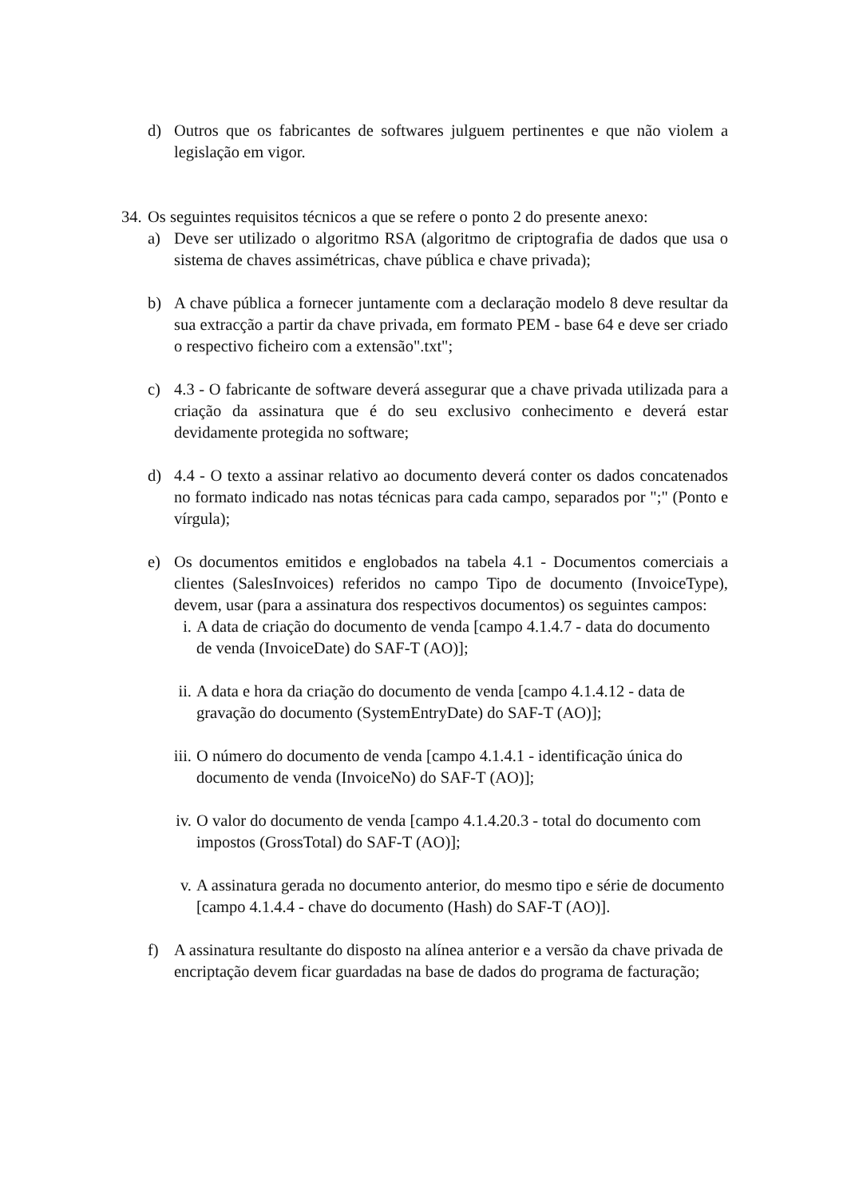d) Outros que os fabricantes de softwares julguem pertinentes e que não violem a legislação em vigor.
34. Os seguintes requisitos técnicos a que se refere o ponto 2 do presente anexo:
a) Deve ser utilizado o algoritmo RSA (algoritmo de criptografia de dados que usa o sistema de chaves assimétricas, chave pública e chave privada);
b) A chave pública a fornecer juntamente com a declaração modelo 8 deve resultar da sua extracção a partir da chave privada, em formato PEM - base 64 e deve ser criado o respectivo ficheiro com a extensão".txt";
c) 4.3 - O fabricante de software deverá assegurar que a chave privada utilizada para a criação da assinatura que é do seu exclusivo conhecimento e deverá estar devidamente protegida no software;
d) 4.4 - O texto a assinar relativo ao documento deverá conter os dados concatenados no formato indicado nas notas técnicas para cada campo, separados por ";" (Ponto e vírgula);
e) Os documentos emitidos e englobados na tabela 4.1 - Documentos comerciais a clientes (SalesInvoices) referidos no campo Tipo de documento (InvoiceType), devem, usar (para a assinatura dos respectivos documentos) os seguintes campos:
i. A data de criação do documento de venda [campo 4.1.4.7 - data do documento de venda (InvoiceDate) do SAF-T (AO)];
ii. A data e hora da criação do documento de venda [campo 4.1.4.12 - data de gravação do documento (SystemEntryDate) do SAF-T (AO)];
iii. O número do documento de venda [campo 4.1.4.1 - identificação única do documento de venda (InvoiceNo) do SAF-T (AO)];
iv. O valor do documento de venda [campo 4.1.4.20.3 - total do documento com impostos (GrossTotal) do SAF-T (AO)];
v. A assinatura gerada no documento anterior, do mesmo tipo e série de documento [campo 4.1.4.4 - chave do documento (Hash) do SAF-T (AO)].
f) A assinatura resultante do disposto na alínea anterior e a versão da chave privada de encriptação devem ficar guardadas na base de dados do programa de facturação;